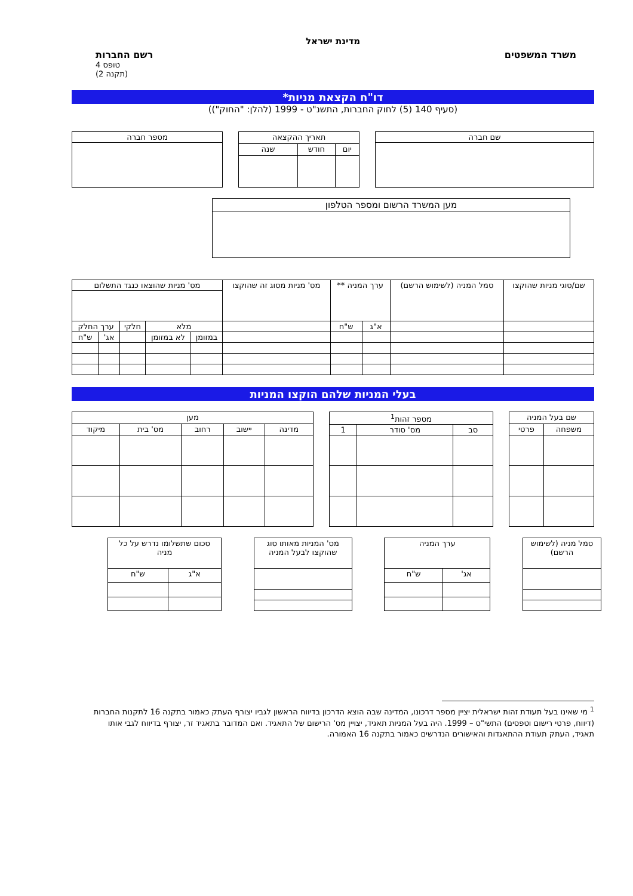מדינת ישראל
משרד המשפטים רשם החברות
טופס 4
(תקנה 2)
דו"ח הקצאת מניות*
(סעיף 140 (5) לחוק החברות, התשנ"ט - 1999 (להלן: "החוק"))
| שם חברה |
| --- |
| תאריך ההקצאה | | |
| --- | --- | --- |
| יום | חודש | שנה |
| מספר חברה |
| --- |
| מען המשרד הרשום ומספר הטלפון |
| --- |
| שם/סוגי מניות שהוקצו | סמל המניה (לשימוש הרשם) | ערך המניה ** | | מס' מניות מסוג זה שהוקצו | מס' מניות שהוצאו כנגד התשלום | | | | |
| --- | --- | --- | --- | --- | --- | --- | --- | --- | --- |
| | | א"ג | ש"ח | | מלא | | חלקי | ערך החלק | |
| | | | | | במזומן | לא במזומן | | אג' | ש"ח |
בעלי המניות שלהם הוקצו המניות
| שם בעל המניה | |
| --- | --- |
| משפחה | פרטי |
| מספר זהות<sup>1</sup> | | |
| --- | --- | --- |
| סב | מס' סודר | 1 |
| מען | | | | |
| --- | --- | --- | --- | --- |
| מדינה | יישוב | רחוב | מס' בית | מיקוד |
| סמל מניה (לשימוש הרשם) |
| --- |
| ערך המניה | |
| --- | --- |
| אג' | ש"ח |
| מס' המניות מאותו סוג שהוקצו לבעל המניה |
| --- |
| סכום שתשלומו נדרש על כל מניה | |
| --- | --- |
| א"ג | ש"ח |
<sup>1</sup> מי שאינו בעל תעודת זהות ישראלית יציין מספר דרכונו, המדינה שבה הוצא הדרכון בדיווח הראשון לגביו יצורף העתק כאמור בתקנה 16 לתקנות החברות (דיווח, פרטי רישום וטפסים) התשי"ס – 1999. היה בעל המניות תאגיד, יצויין מס' הרישום של התאגיד. ואם המדובר בתאגיד זר, יצורף בדיווח לגבי אותו תאגיד, העתק תעודת ההתאגדות והאישורים הנדרשים כאמור בתקנה 16 האמורה.